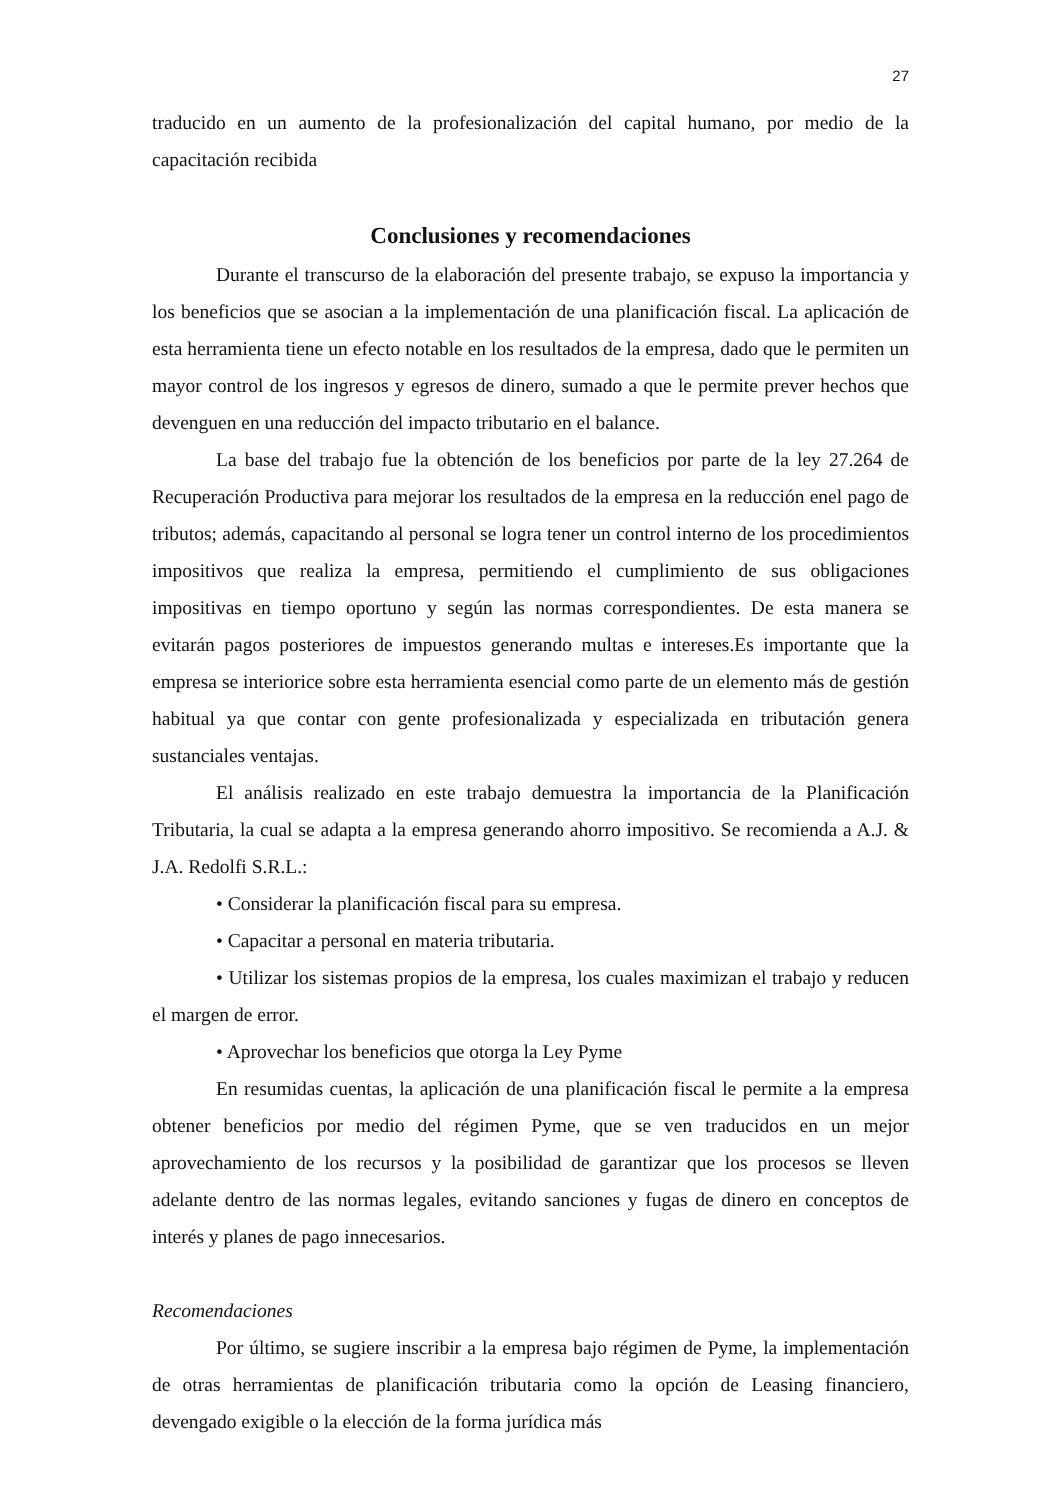27
traducido en un aumento de la profesionalización del capital humano, por medio de la capacitación recibida
Conclusiones y recomendaciones
Durante el transcurso de la elaboración del presente trabajo, se expuso la importancia y los beneficios que se asocian a la implementación de una planificación fiscal. La aplicación de esta herramienta tiene un efecto notable en los resultados de la empresa, dado que le permiten un mayor control de los ingresos y egresos de dinero, sumado a que le permite prever hechos que devenguen en una reducción del impacto tributario en el balance.
La base del trabajo fue la obtención de los beneficios por parte de la ley 27.264 de Recuperación Productiva para mejorar los resultados de la empresa en la reducción enel pago de tributos; además, capacitando al personal se logra tener un control interno de los procedimientos impositivos que realiza la empresa, permitiendo el cumplimiento de sus obligaciones impositivas en tiempo oportuno y según las normas correspondientes. De esta manera se evitarán pagos posteriores de impuestos generando multas e intereses.Es importante que la empresa se interiorice sobre esta herramienta esencial como parte de un elemento más de gestión habitual ya que contar con gente profesionalizada y especializada en tributación genera sustanciales ventajas.
El análisis realizado en este trabajo demuestra la importancia de la Planificación Tributaria, la cual se adapta a la empresa generando ahorro impositivo. Se recomienda a A.J. & J.A. Redolfi S.R.L.:
• Considerar la planificación fiscal para su empresa.
• Capacitar a personal en materia tributaria.
• Utilizar los sistemas propios de la empresa, los cuales maximizan el trabajo y reducen el margen de error.
• Aprovechar los beneficios que otorga la Ley Pyme
En resumidas cuentas, la aplicación de una planificación fiscal le permite a la empresa obtener beneficios por medio del régimen Pyme, que se ven traducidos en un mejor aprovechamiento de los recursos y la posibilidad de garantizar que los procesos se lleven adelante dentro de las normas legales, evitando sanciones y fugas de dinero en conceptos de interés y planes de pago innecesarios.
Recomendaciones
Por último, se sugiere inscribir a la empresa bajo régimen de Pyme, la implementación de otras herramientas de planificación tributaria como la opción de Leasing financiero, devengado exigible o la elección de la forma jurídica más